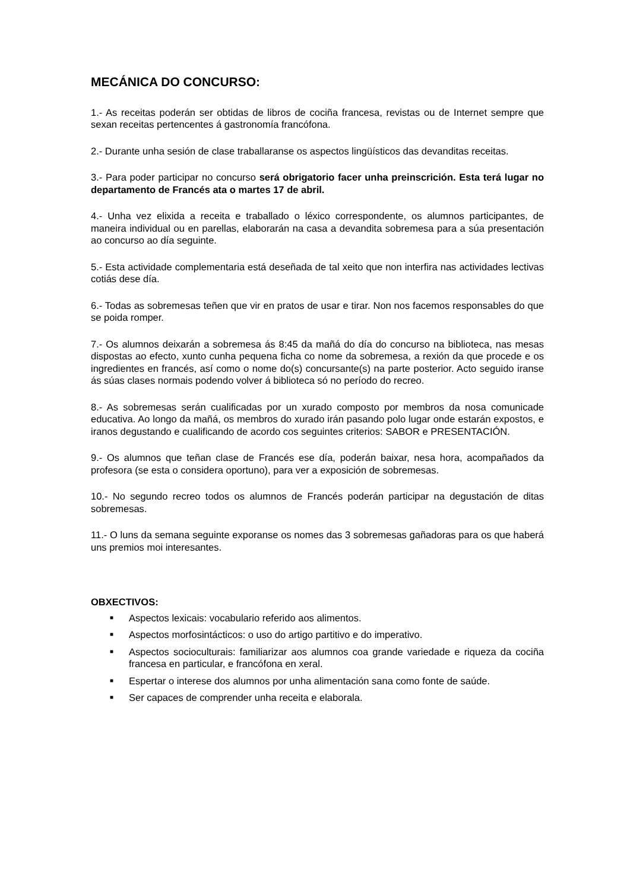MECÁNICA DO CONCURSO:
1.- As receitas poderán ser obtidas de libros de cociña francesa, revistas ou de Internet sempre que sexan receitas pertencentes á gastronomía francófona.
2.- Durante unha sesión de clase traballaranse os aspectos lingüísticos das devanditas receitas.
3.- Para poder participar no concurso será obrigatorio facer unha preinscrición. Esta terá lugar no departamento de Francés ata o martes 17 de abril.
4.- Unha vez elixida a receita e traballado o léxico correspondente, os alumnos participantes, de maneira individual ou en parellas, elaborarán na casa a devandita sobremesa para a súa presentación ao concurso ao día seguinte.
5.- Esta actividade complementaria está deseñada de tal xeito que non interfira nas actividades lectivas cotiás dese día.
6.- Todas as sobremesas teñen que vir en pratos de usar e tirar. Non nos facemos responsables do que se poida romper.
7.- Os alumnos deixarán a sobremesa ás 8:45 da mañá do día do concurso na biblioteca, nas mesas dispostas ao efecto, xunto cunha pequena ficha co nome da sobremesa, a rexión da que procede e os ingredientes en francés, así como o nome do(s) concursante(s) na parte posterior. Acto seguido iranse ás súas clases normais podendo volver á biblioteca só no período do recreo.
8.- As sobremesas serán cualificadas por un xurado composto por membros da nosa comunicade educativa. Ao longo da mañá, os membros do xurado irán pasando polo lugar onde estarán expostos, e iranos degustando e cualificando de acordo cos seguintes criterios: SABOR e PRESENTACIÓN.
9.- Os alumnos que teñan clase de Francés ese día, poderán baixar, nesa hora, acompañados da profesora (se esta o considera oportuno), para ver a exposición de sobremesas.
10.- No segundo recreo todos os alumnos de Francés poderán participar na degustación de ditas sobremesas.
11.- O luns da semana seguinte exporanse os nomes das 3 sobremesas gañadoras para os que haberá uns premios moi interesantes.
OBXECTIVOS:
■ Aspectos lexicais: vocabulario referido aos alimentos.
■ Aspectos morfosintácticos: o uso do artigo partitivo e do imperativo.
■ Aspectos socioculturais: familiarizar aos alumnos coa grande variedade e riqueza da cociña francesa en particular, e francófona en xeral.
■ Espertar o interese dos alumnos por unha alimentación sana como fonte de saúde.
■ Ser capaces de comprender unha receita e elaborala.